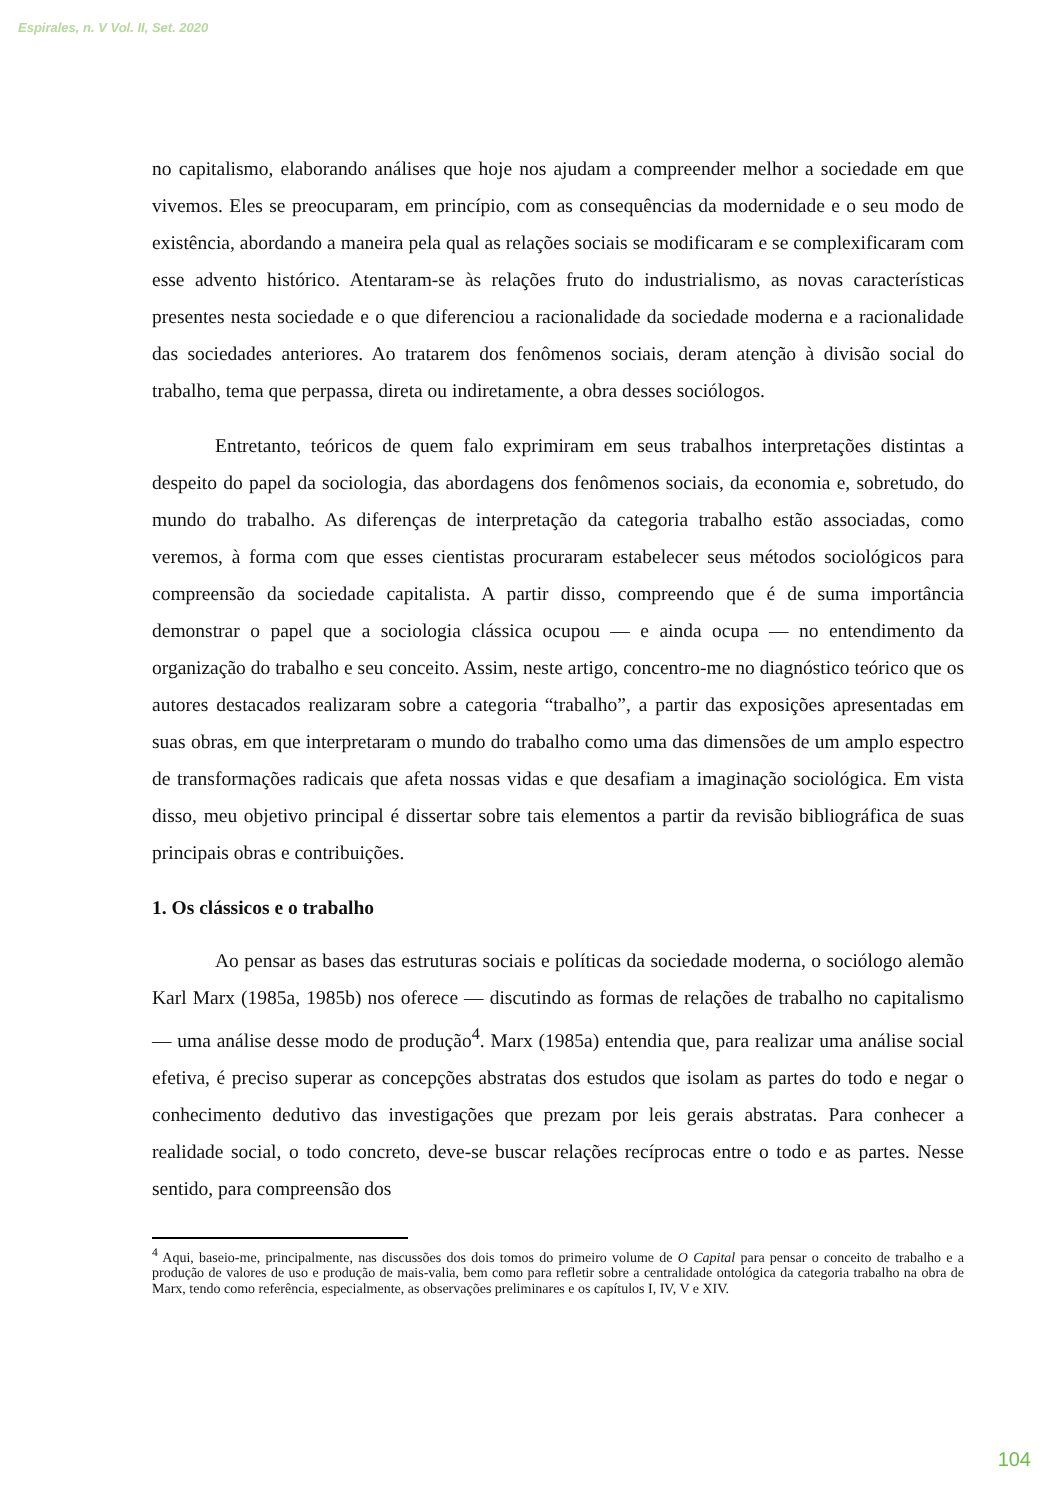Espirales, n. V Vol. II, Set. 2020
no capitalismo, elaborando análises que hoje nos ajudam a compreender melhor a sociedade em que vivemos. Eles se preocuparam, em princípio, com as consequências da modernidade e o seu modo de existência, abordando a maneira pela qual as relações sociais se modificaram e se complexificaram com esse advento histórico. Atentaram-se às relações fruto do industrialismo, as novas características presentes nesta sociedade e o que diferenciou a racionalidade da sociedade moderna e a racionalidade das sociedades anteriores. Ao tratarem dos fenômenos sociais, deram atenção à divisão social do trabalho, tema que perpassa, direta ou indiretamente, a obra desses sociólogos.
Entretanto, teóricos de quem falo exprimiram em seus trabalhos interpretações distintas a despeito do papel da sociologia, das abordagens dos fenômenos sociais, da economia e, sobretudo, do mundo do trabalho. As diferenças de interpretação da categoria trabalho estão associadas, como veremos, à forma com que esses cientistas procuraram estabelecer seus métodos sociológicos para compreensão da sociedade capitalista. A partir disso, compreendo que é de suma importância demonstrar o papel que a sociologia clássica ocupou — e ainda ocupa — no entendimento da organização do trabalho e seu conceito. Assim, neste artigo, concentro-me no diagnóstico teórico que os autores destacados realizaram sobre a categoria “trabalho”, a partir das exposições apresentadas em suas obras, em que interpretaram o mundo do trabalho como uma das dimensões de um amplo espectro de transformações radicais que afeta nossas vidas e que desafiam a imaginação sociológica. Em vista disso, meu objetivo principal é dissertar sobre tais elementos a partir da revisão bibliográfica de suas principais obras e contribuições.
1. Os clássicos e o trabalho
Ao pensar as bases das estruturas sociais e políticas da sociedade moderna, o sociólogo alemão Karl Marx (1985a, 1985b) nos oferece — discutindo as formas de relações de trabalho no capitalismo — uma análise desse modo de produção<sup>4</sup>. Marx (1985a) entendia que, para realizar uma análise social efetiva, é preciso superar as concepções abstratas dos estudos que isolam as partes do todo e negar o conhecimento dedutivo das investigações que prezam por leis gerais abstratas. Para conhecer a realidade social, o todo concreto, deve-se buscar relações recíprocas entre o todo e as partes. Nesse sentido, para compreensão dos
<sup>4</sup> Aqui, baseio-me, principalmente, nas discussões dos dois tomos do primeiro volume de O Capital para pensar o conceito de trabalho e a produção de valores de uso e produção de mais-valia, bem como para refletir sobre a centralidade ontológica da categoria trabalho na obra de Marx, tendo como referência, especialmente, as observações preliminares e os capítulos I, IV, V e XIV.
104